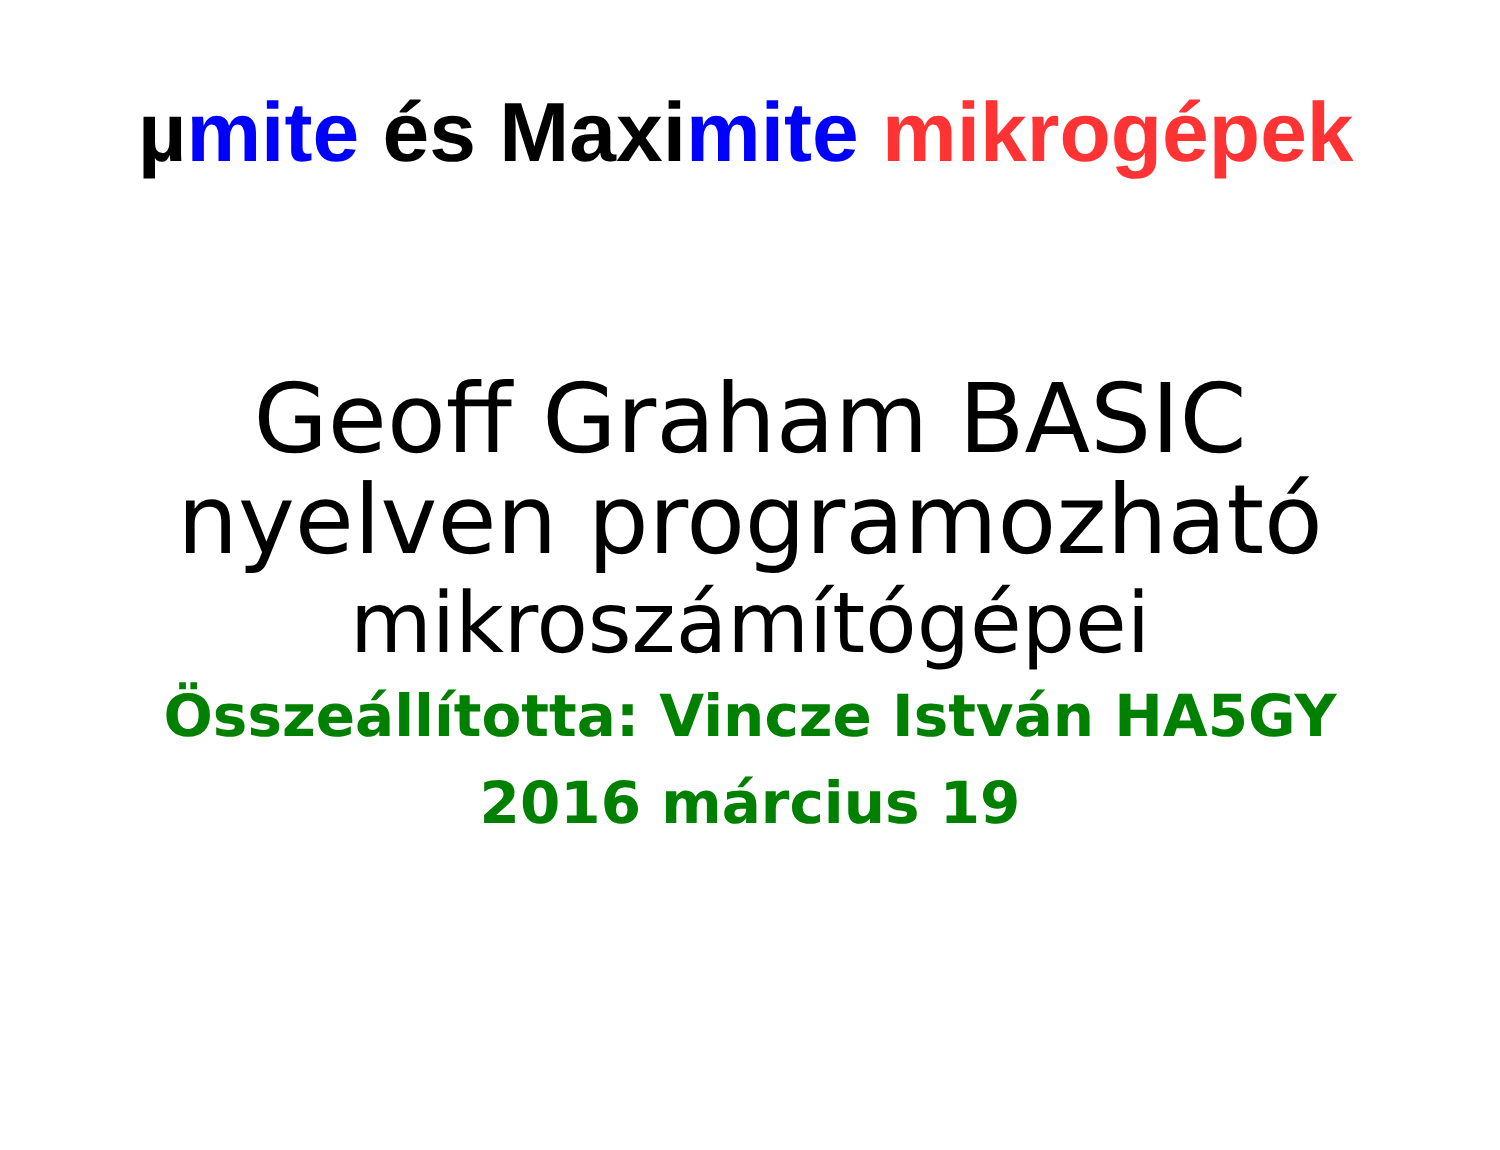µmite és Maximite mikrogépek
Geoff Graham BASIC
nyelven programozható
mikroszámítógépei
Összeállította: Vincze István HA5GY
2016 március 19